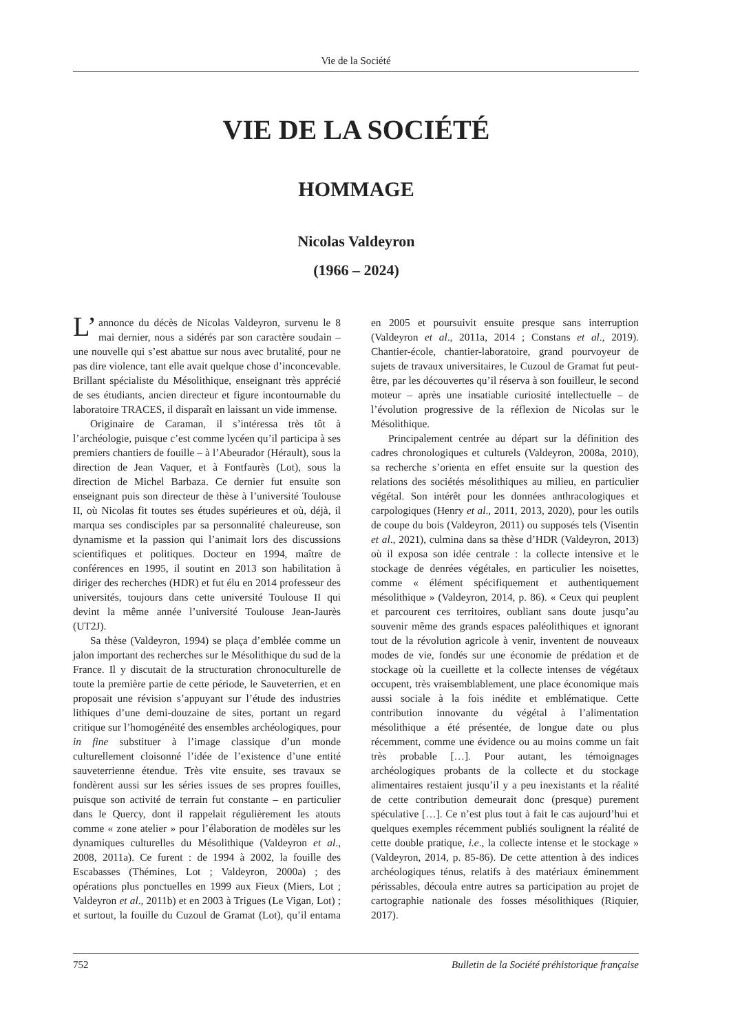Vie de la Société
VIE DE LA SOCIÉTÉ
HOMMAGE
Nicolas Valdeyron
(1966 – 2024)
L’ annonce du décès de Nicolas Valdeyron, survenu le 8 mai dernier, nous a sidérés par son caractère soudain – une nouvelle qui s’est abattue sur nous avec brutalité, pour ne pas dire violence, tant elle avait quelque chose d’inconcevable. Brillant spécialiste du Mésolithique, enseignant très apprécié de ses étudiants, ancien directeur et figure incontournable du laboratoire TRACES, il disparaît en laissant un vide immense.
Originaire de Caraman, il s’intéressa très tôt à l’archéologie, puisque c’est comme lycéen qu’il participa à ses premiers chantiers de fouille – à l’Abeurador (Hérault), sous la direction de Jean Vaquer, et à Fontfaurès (Lot), sous la direction de Michel Barbaza. Ce dernier fut ensuite son enseignant puis son directeur de thèse à l’université Toulouse II, où Nicolas fit toutes ses études supérieures et où, déjà, il marqua ses condisciples par sa personnalité chaleureuse, son dynamisme et la passion qui l’animait lors des discussions scientifiques et politiques. Docteur en 1994, maître de conférences en 1995, il soutint en 2013 son habilitation à diriger des recherches (HDR) et fut élu en 2014 professeur des universités, toujours dans cette université Toulouse II qui devint la même année l’université Toulouse Jean-Jaurès (UT2J).
Sa thèse (Valdeyron, 1994) se plaça d’emblée comme un jalon important des recherches sur le Mésolithique du sud de la France. Il y discutait de la structuration chronoculturelle de toute la première partie de cette période, le Sauveterrien, et en proposait une révision s’appuyant sur l’étude des industries lithiques d’une demi-douzaine de sites, portant un regard critique sur l’homogénéité des ensembles archéologiques, pour in fine substituer à l’image classique d’un monde culturellement cloisonné l’idée de l’existence d’une entité sauveterrienne étendue. Très vite ensuite, ses travaux se fondèrent aussi sur les séries issues de ses propres fouilles, puisque son activité de terrain fut constante – en particulier dans le Quercy, dont il rappelait régulièrement les atouts comme « zone atelier » pour l’élaboration de modèles sur les dynamiques culturelles du Mésolithique (Valdeyron et al., 2008, 2011a). Ce furent : de 1994 à 2002, la fouille des Escabasses (Thémines, Lot ; Valdeyron, 2000a) ; des opérations plus ponctuelles en 1999 aux Fieux (Miers, Lot ; Valdeyron et al., 2011b) et en 2003 à Trigues (Le Vigan, Lot) ; et surtout, la fouille du Cuzoul de Gramat (Lot), qu’il entama en 2005 et poursuivit ensuite presque sans interruption (Valdeyron et al., 2011a, 2014 ; Constans et al., 2019). Chantier-école, chantier-laboratoire, grand pourvoyeur de sujets de travaux universitaires, le Cuzoul de Gramat fut peut-être, par les découvertes qu’il réserva à son fouilleur, le second moteur – après une insatiable curiosité intellectuelle – de l’évolution progressive de la réflexion de Nicolas sur le Mésolithique.
Principalement centrée au départ sur la définition des cadres chronologiques et culturels (Valdeyron, 2008a, 2010), sa recherche s’orienta en effet ensuite sur la question des relations des sociétés mésolithiques au milieu, en particulier végétal. Son intérêt pour les données anthracologiques et carpologiques (Henry et al., 2011, 2013, 2020), pour les outils de coupe du bois (Valdeyron, 2011) ou supposés tels (Visentin et al., 2021), culmina dans sa thèse d’HDR (Valdeyron, 2013) où il exposa son idée centrale : la collecte intensive et le stockage de denrées végétales, en particulier les noisettes, comme « élément spécifiquement et authentiquement mésolithique » (Valdeyron, 2014, p. 86). « Ceux qui peuplent et parcourent ces territoires, oubliant sans doute jusqu’au souvenir même des grands espaces paléolithiques et ignorant tout de la révolution agricole à venir, inventent de nouveaux modes de vie, fondés sur une économie de prédation et de stockage où la cueillette et la collecte intenses de végétaux occupent, très vraisemblablement, une place économique mais aussi sociale à la fois inédite et emblématique. Cette contribution innovante du végétal à l’alimentation mésolithique a été présentée, de longue date ou plus récemment, comme une évidence ou au moins comme un fait très probable […]. Pour autant, les témoignages archéologiques probants de la collecte et du stockage alimentaires restaient jusqu’il y a peu inexistants et la réalité de cette contribution demeurait donc (presque) purement spéculative […]. Ce n’est plus tout à fait le cas aujourd’hui et quelques exemples récemment publiés soulignent la réalité de cette double pratique, i.e., la collecte intense et le stockage » (Valdeyron, 2014, p. 85-86). De cette attention à des indices archéologiques ténus, relatifs à des matériaux éminemment périssables, découla entre autres sa participation au projet de cartographie nationale des fosses mésolithiques (Riquier, 2017).
752 Bulletin de la Société préhistorique française